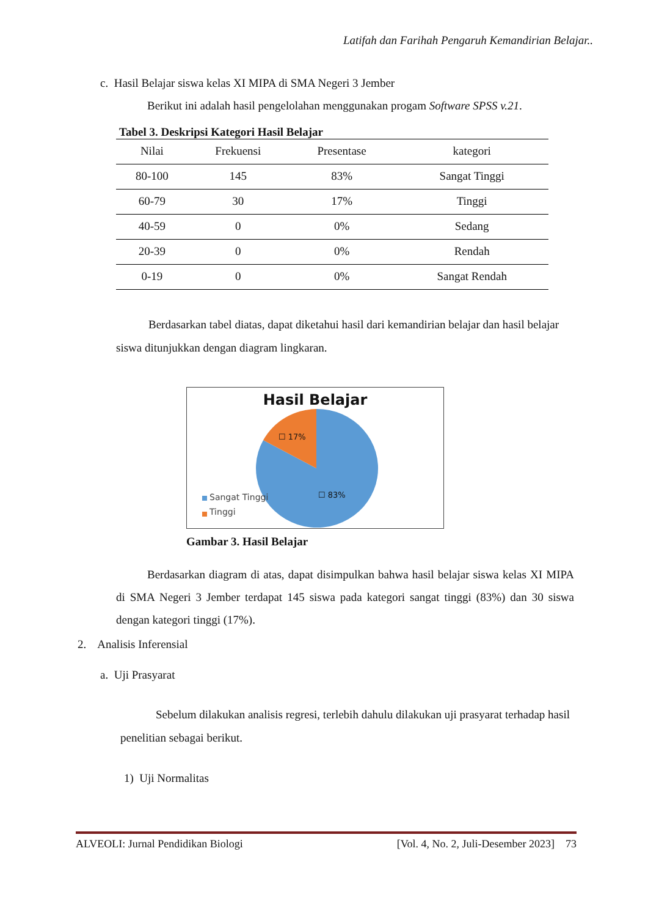Latifah dan Farihah Pengaruh Kemandirian Belajar..
c. Hasil Belajar siswa kelas XI MIPA di SMA Negeri 3 Jember
Berikut ini adalah hasil pengelolahan menggunakan progam Software SPSS v.21.
Tabel 3. Deskripsi Kategori Hasil Belajar
| Nilai | Frekuensi | Presentase | kategori |
| --- | --- | --- | --- |
| 80-100 | 145 | 83% | Sangat Tinggi |
| 60-79 | 30 | 17% | Tinggi |
| 40-59 | 0 | 0% | Sedang |
| 20-39 | 0 | 0% | Rendah |
| 0-19 | 0 | 0% | Sangat Rendah |
Berdasarkan tabel diatas, dapat diketahui hasil dari kemandirian belajar dan hasil belajar siswa ditunjukkan dengan diagram lingkaran.
Hasil Belajar
☐ 17%
☐ 83%
Sangat Tinggi
Tinggi
Gambar 3. Hasil Belajar
Berdasarkan diagram di atas, dapat disimpulkan bahwa hasil belajar siswa kelas XI MIPA di SMA Negeri 3 Jember terdapat 145 siswa pada kategori sangat tinggi (83%) dan 30 siswa dengan kategori tinggi (17%).
2. Analisis Inferensial
a. Uji Prasyarat
Sebelum dilakukan analisis regresi, terlebih dahulu dilakukan uji prasyarat terhadap hasil penelitian sebagai berikut.
1) Uji Normalitas
ALVEOLI: Jurnal Pendidikan Biologi [Vol. 4, No. 2, Juli-Desember 2023] 73